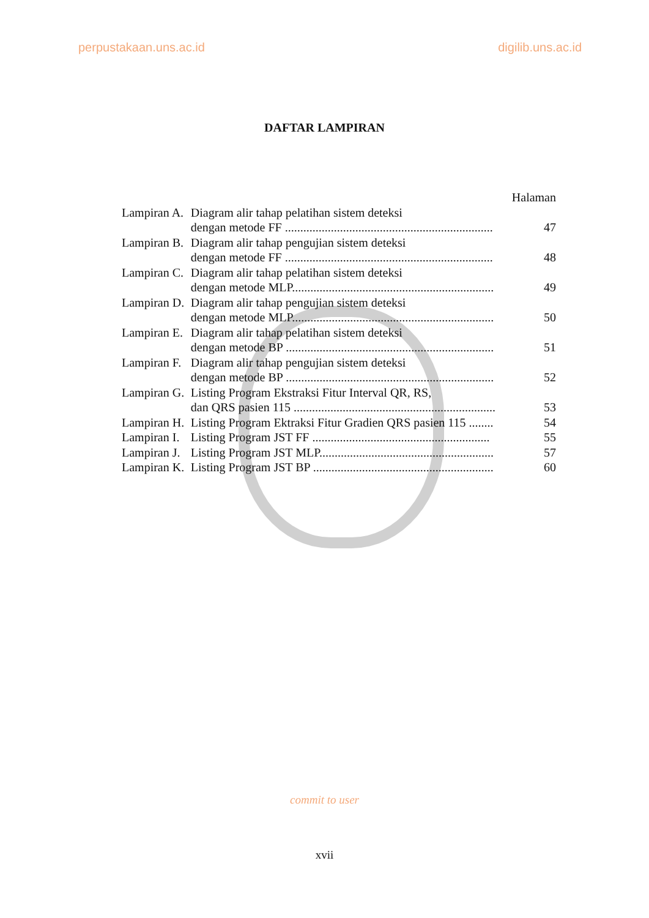perpustakaan.uns.ac.id digilib.uns.ac.id
DAFTAR LAMPIRAN
| | | Halaman |
| Lampiran A. | Diagram alir tahap pelatihan sistem deteksi | |
| | dengan metode FF .................................................................... | 47 |
| Lampiran B. | Diagram alir tahap pengujian sistem deteksi | |
| | dengan metode FF .................................................................... | 48 |
| Lampiran C. | Diagram alir tahap pelatihan sistem deteksi | |
| | dengan metode MLP.................................................................. | 49 |
| Lampiran D. | Diagram alir tahap pengujian sistem deteksi | |
| | dengan metode MLP.................................................................. | 50 |
| Lampiran E. | Diagram alir tahap pelatihan sistem deteksi | |
| | dengan metode BP .................................................................... | 51 |
| Lampiran F. | Diagram alir tahap pengujian sistem deteksi | |
| | dengan metode BP .................................................................... | 52 |
| Lampiran G. | Listing Program Ekstraksi Fitur Interval QR, RS, | |
| | dan QRS pasien 115 .................................................................. | 53 |
| Lampiran H. | Listing Program Ektraksi Fitur Gradien QRS pasien 115 ........ | 54 |
| Lampiran I. | Listing Program JST FF .......................................................... | 55 |
| Lampiran J. | Listing Program JST MLP......................................................... | 57 |
| Lampiran K. | Listing Program JST BP ........................................................... | 60 |
commit to user
xvii